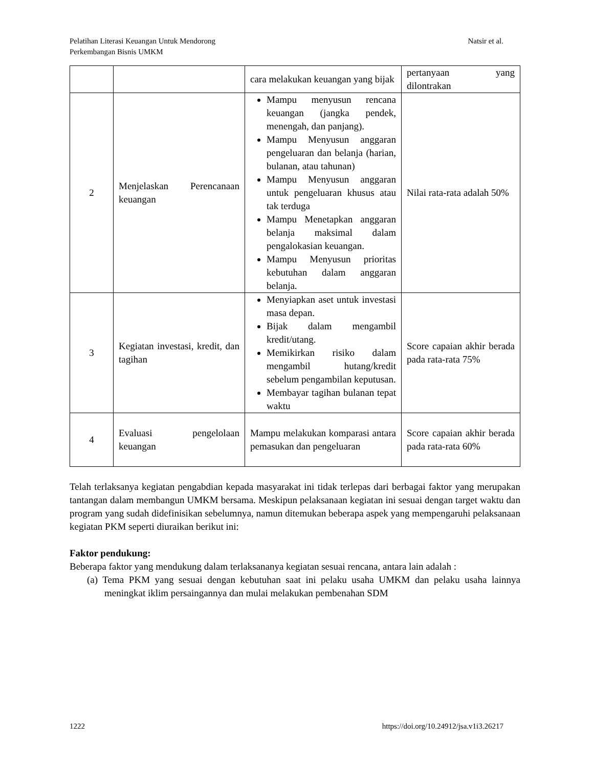Pelatihan Literasi Keuangan Untuk Mendorong
Perkembangan Bisnis UMKM
Natsir et al.
| | | cara melakukan keuangan yang bijak | pertanyaan yang dilontrakan |
| 2 | Menjelaskan Perencanaan keuangan | Mampu menyusun rencana keuangan (jangka pendek, menengah, dan panjang). Mampu Menyusun anggaran pengeluaran dan belanja (harian, bulanan, atau tahunan) Mampu Menyusun anggaran untuk pengeluaran khusus atau tak terduga Mampu Menetapkan anggaran belanja maksimal dalam pengalokasian keuangan. Mampu Menyusun prioritas kebutuhan dalam anggaran belanja. | Nilai rata-rata adalah 50% |
| 3 | Kegiatan investasi, kredit, dan tagihan | Menyiapkan aset untuk investasi masa depan. Bijak dalam mengambil kredit/utang. Memikirkan risiko dalam mengambil hutang/kredit sebelum pengambilan keputusan. Membayar tagihan bulanan tepat waktu | Score capaian akhir berada pada rata-rata 75% |
| 4 | Evaluasi pengelolaan keuangan | Mampu melakukan komparasi antara pemasukan dan pengeluaran | Score capaian akhir berada pada rata-rata 60% |
Telah terlaksanya kegiatan pengabdian kepada masyarakat ini tidak terlepas dari berbagai faktor yang merupakan tantangan dalam membangun UMKM bersama. Meskipun pelaksanaan kegiatan ini sesuai dengan target waktu dan program yang sudah didefinisikan sebelumnya, namun ditemukan beberapa aspek yang mempengaruhi pelaksanaan kegiatan PKM seperti diuraikan berikut ini:
Faktor pendukung:
Beberapa faktor yang mendukung dalam terlaksananya kegiatan sesuai rencana, antara lain adalah :
(a) Tema PKM yang sesuai dengan kebutuhan saat ini pelaku usaha UMKM dan pelaku usaha lainnya meningkat iklim persaingannya dan mulai melakukan pembenahan SDM
1222 https://doi.org/10.24912/jsa.v1i3.26217